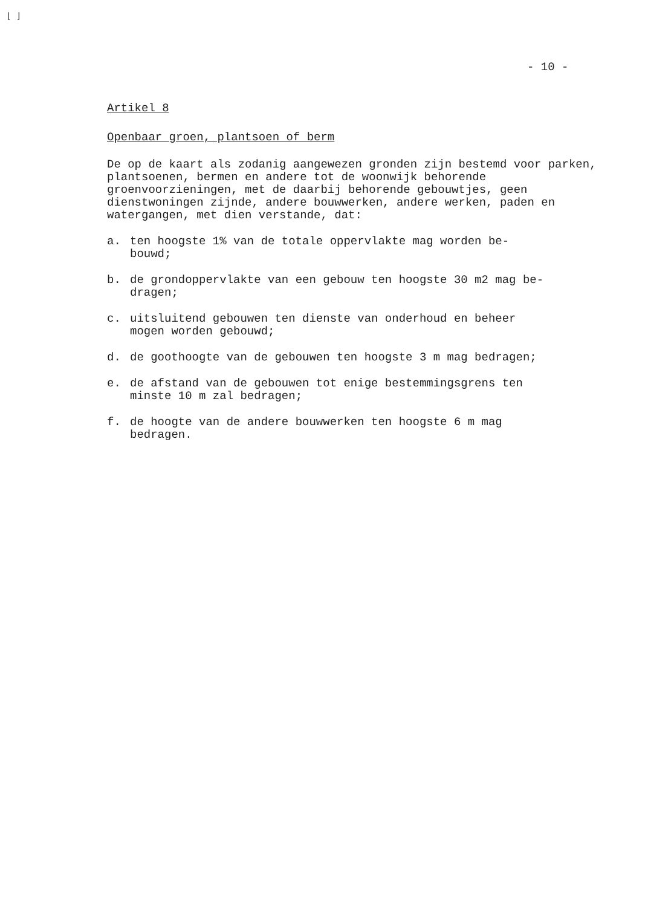⌊ ⌋
- 10 -
Artikel 8
Openbaar groen, plantsoen of berm
De op de kaart als zodanig aangewezen gronden zijn bestemd voor parken, plantsoenen, bermen en andere tot de woonwijk behorende groenvoorzieningen, met de daarbij behorende gebouwtjes, geen dienstwoningen zijnde, andere bouwwerken, andere werken, paden en watergangen, met dien verstande, dat:
a. ten hoogste 1% van de totale oppervlakte mag worden be-
bouwd;
b. de grondoppervlakte van een gebouw ten hoogste 30 m2 mag be-
dragen;
c. uitsluitend gebouwen ten dienste van onderhoud en beheer
mogen worden gebouwd;
d. de goothoogte van de gebouwen ten hoogste 3 m mag bedragen;
e. de afstand van de gebouwen tot enige bestemmingsgrens ten
minste 10 m zal bedragen;
f. de hoogte van de andere bouwwerken ten hoogste 6 m mag
bedragen.